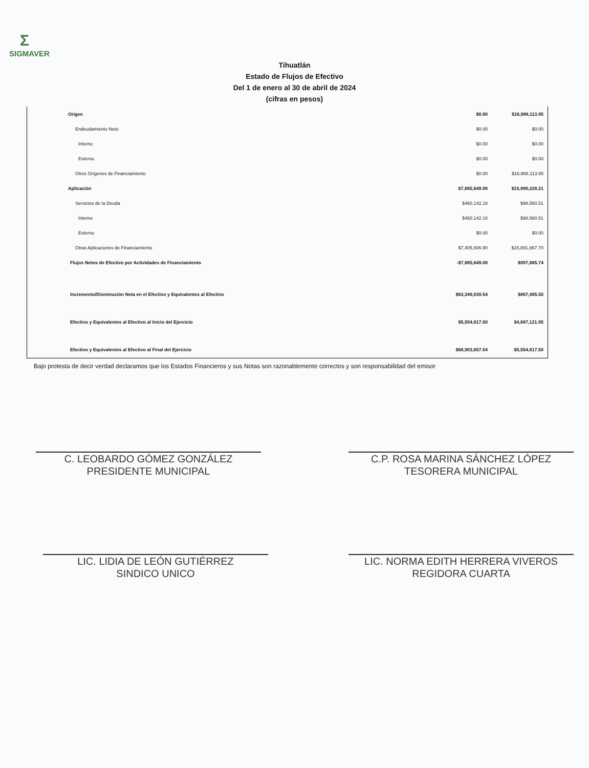Σ
SIGMAVER
Tihuatlán
Estado de Flujos de Efectivo
Del 1 de enero al 30 de abril de 2024
(cifras en pesos)
| Origen | $0.00 | $16,988,113.95 |
| Endeudamiento Neto | $0.00 | $0.00 |
| Interno | $0.00 | $0.00 |
| Externo | $0.00 | $0.00 |
| Otros Orígenes de Financiamiento | $0.00 | $16,988,113.95 |
| Aplicación | $7,865,649.08 | $15,990,228.21 |
| Servicios de la Deuda | $460,142.18 | $98,560.51 |
| Interno | $460,142.18 | $98,560.51 |
| Externo | $0.00 | $0.00 |
| Otras Aplicaciones de Financiamiento | $7,405,506.90 | $15,891,667.70 |
| Flujos Netos de Efectivo por Actividades de Financiamiento | -$7,865,649.08 | $997,885.74 |
| Incremento/Disminución Neta en el Efectivo y Equivalentes al Efectivo | $63,349,039.54 | $867,495.55 |
| Efectivo y Equivalentes al Efectivo al Inicio del Ejercicio | $5,554,617.50 | $4,687,121.95 |
| Efectivo y Equivalentes al Efectivo al Final del Ejercicio | $68,903,657.04 | $5,554,617.50 |
Bajo protesta de decir verdad declaramos que los Estados Financieros y sus Notas son razonablemente correctos y son responsabilidad del emisor
C. LEOBARDO GÓMEZ GONZÁLEZ
PRESIDENTE MUNICIPAL
C.P. ROSA MARINA SÁNCHEZ LÓPEZ
TESORERA MUNICIPAL
LIC. LIDIA DE LEÓN GUTIÉRREZ
SINDICO UNICO
LIC. NORMA EDITH HERRERA VIVEROS
REGIDORA CUARTA